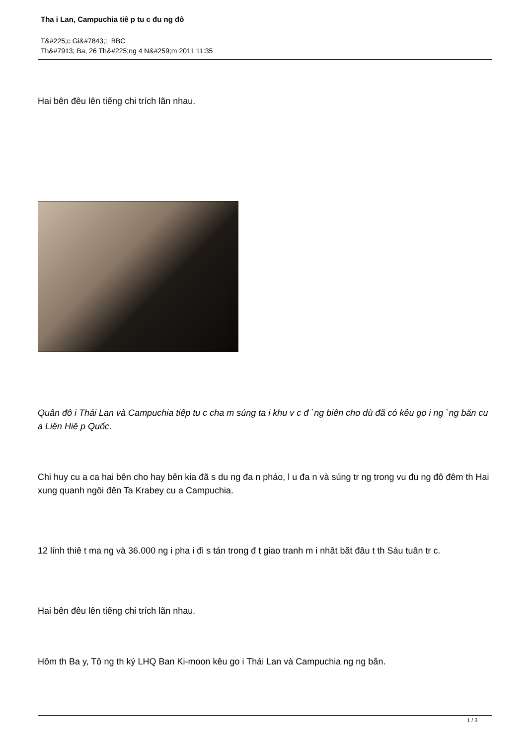Tha i Lan, Campuchia tiê p tu c đu ng đô
T&#225;c Gi&#7843;: BBC
Th&#7913; Ba, 26 Th&#225;ng 4 N&#259;m 2011 11:35
Hai bên đêu lên tiếng chi trích lãn nhau.
Quân đô i Thái Lan và Campuchia tiếp tu c cha m súng ta i khu v c đ `ng biên cho dù đã có kêu go i ng `ng băn cu a Liên Hiê p Quốc.
Chi huy cu a ca hai bên cho hay bên kia đã s du ng đa n pháo, l u đa n và súng tr ng trong vu đu ng đô đêm th Hai xung quanh ngôi đên Ta Krabey cu a Campuchia.
12 lính thiê t ma ng và 36.000 ng i pha i đi s tán trong đ t giao tranh m i nhât băt đâu t th Sáu tuân tr c.
Hai bên đêu lên tiếng chi trích lãn nhau.
Hôm th Ba y, Tô ng th ký LHQ Ban Ki-moon kêu go i Thái Lan và Campuchia ng ng băn.
1 / 3